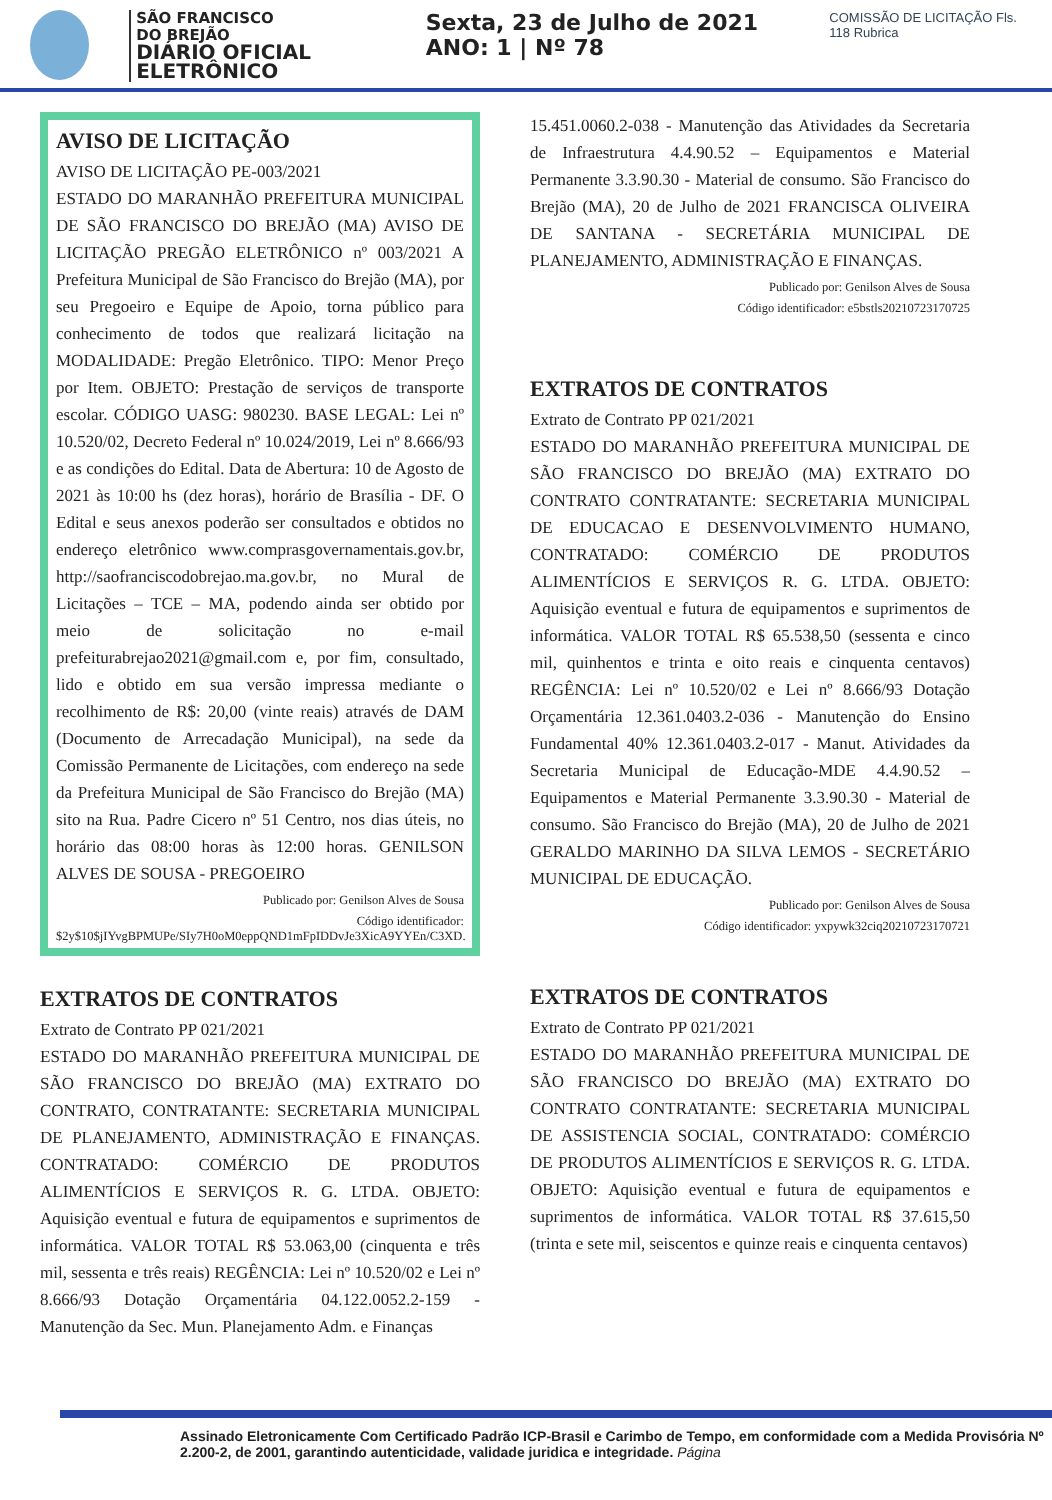SÃO FRANCISCO
DO BREJÃO
DIÁRIO OFICIAL ELETRÔNICO
Sexta, 23 de Julho de 2021 ANO: 1 | Nº 78
COMISSÃO DE LICITAÇÃO Fls. 118 Rubrica
AVISO DE LICITAÇÃO
AVISO DE LICITAÇÃO PE-003/2021
ESTADO DO MARANHÃO PREFEITURA MUNICIPAL DE SÃO FRANCISCO DO BREJÃO (MA) AVISO DE LICITAÇÃO PREGÃO ELETRÔNICO nº 003/2021 A Prefeitura Municipal de São Francisco do Brejão (MA), por seu Pregoeiro e Equipe de Apoio, torna público para conhecimento de todos que realizará licitação na MODALIDADE: Pregão Eletrônico. TIPO: Menor Preço por Item. OBJETO: Prestação de serviços de transporte escolar. CÓDIGO UASG: 980230. BASE LEGAL: Lei nº 10.520/02, Decreto Federal nº 10.024/2019, Lei nº 8.666/93 e as condições do Edital. Data de Abertura: 10 de Agosto de 2021 às 10:00 hs (dez horas), horário de Brasília - DF. O Edital e seus anexos poderão ser consultados e obtidos no endereço eletrônico www.comprasgovernamentais.gov.br, http://saofranciscodobrejao.ma.gov.br, no Mural de Licitações – TCE – MA, podendo ainda ser obtido por meio de solicitação no e-mail prefeiturabrejao2021@gmail.com e, por fim, consultado, lido e obtido em sua versão impressa mediante o recolhimento de R$: 20,00 (vinte reais) através de DAM (Documento de Arrecadação Municipal), na sede da Comissão Permanente de Licitações, com endereço na sede da Prefeitura Municipal de São Francisco do Brejão (MA) sito na Rua. Padre Cicero nº 51 Centro, nos dias úteis, no horário das 08:00 horas às 12:00 horas. GENILSON ALVES DE SOUSA - PREGOEIRO
Publicado por: Genilson Alves de Sousa
Código identificador: $2y$10$jIYvgBPMUPe/SIy7H0oM0eppQND1mFpIDDvJe3XicA9YYEn/C3XD.
EXTRATOS DE CONTRATOS
Extrato de Contrato PP 021/2021
ESTADO DO MARANHÃO PREFEITURA MUNICIPAL DE SÃO FRANCISCO DO BREJÃO (MA) EXTRATO DO CONTRATO, CONTRATANTE: SECRETARIA MUNICIPAL DE PLANEJAMENTO, ADMINISTRAÇÃO E FINANÇAS. CONTRATADO: COMÉRCIO DE PRODUTOS ALIMENTÍCIOS E SERVIÇOS R. G. LTDA. OBJETO: Aquisição eventual e futura de equipamentos e suprimentos de informática. VALOR TOTAL R$ 53.063,00 (cinquenta e três mil, sessenta e três reais) REGÊNCIA: Lei nº 10.520/02 e Lei nº 8.666/93 Dotação Orçamentária 04.122.0052.2-159 - Manutenção da Sec. Mun. Planejamento Adm. e Finanças
15.451.0060.2-038 - Manutenção das Atividades da Secretaria de Infraestrutura 4.4.90.52 – Equipamentos e Material Permanente 3.3.90.30 - Material de consumo. São Francisco do Brejão (MA), 20 de Julho de 2021 FRANCISCA OLIVEIRA DE SANTANA - SECRETÁRIA MUNICIPAL DE PLANEJAMENTO, ADMINISTRAÇÃO E FINANÇAS.
Publicado por: Genilson Alves de Sousa
Código identificador: e5bstls20210723170725
EXTRATOS DE CONTRATOS
Extrato de Contrato PP 021/2021
ESTADO DO MARANHÃO PREFEITURA MUNICIPAL DE SÃO FRANCISCO DO BREJÃO (MA) EXTRATO DO CONTRATO CONTRATANTE: SECRETARIA MUNICIPAL DE EDUCACAO E DESENVOLVIMENTO HUMANO, CONTRATADO: COMÉRCIO DE PRODUTOS ALIMENTÍCIOS E SERVIÇOS R. G. LTDA. OBJETO: Aquisição eventual e futura de equipamentos e suprimentos de informática. VALOR TOTAL R$ 65.538,50 (sessenta e cinco mil, quinhentos e trinta e oito reais e cinquenta centavos) REGÊNCIA: Lei nº 10.520/02 e Lei nº 8.666/93 Dotação Orçamentária 12.361.0403.2-036 - Manutenção do Ensino Fundamental 40% 12.361.0403.2-017 - Manut. Atividades da Secretaria Municipal de Educação-MDE 4.4.90.52 – Equipamentos e Material Permanente 3.3.90.30 - Material de consumo. São Francisco do Brejão (MA), 20 de Julho de 2021 GERALDO MARINHO DA SILVA LEMOS - SECRETÁRIO MUNICIPAL DE EDUCAÇÃO.
Publicado por: Genilson Alves de Sousa
Código identificador: yxpywk32ciq20210723170721
EXTRATOS DE CONTRATOS
Extrato de Contrato PP 021/2021
ESTADO DO MARANHÃO PREFEITURA MUNICIPAL DE SÃO FRANCISCO DO BREJÃO (MA) EXTRATO DO CONTRATO CONTRATANTE: SECRETARIA MUNICIPAL DE ASSISTENCIA SOCIAL, CONTRATADO: COMÉRCIO DE PRODUTOS ALIMENTÍCIOS E SERVIÇOS R. G. LTDA. OBJETO: Aquisição eventual e futura de equipamentos e suprimentos de informática. VALOR TOTAL R$ 37.615,50 (trinta e sete mil, seiscentos e quinze reais e cinquenta centavos)
Assinado Eletronicamente Com Certificado Padrão ICP-Brasil e Carimbo de Tempo, em conformidade com a Medida Provisória Nº 2.200-2, de 2001, garantindo autenticidade, validade juridica e integridade. Página